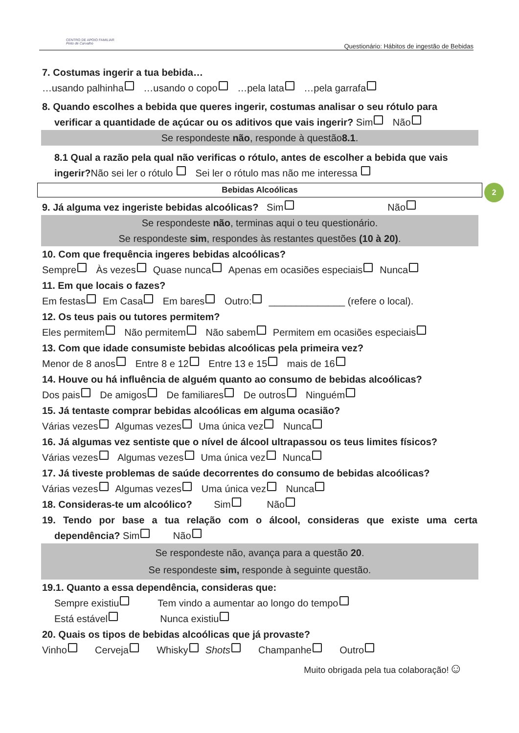CENTRO DE APOIO FAMILIAR
Pinto de Carvalho
Questionário: Hábitos de ingestão de Bebidas
2
7. Costumas ingerir a tua bebida…
…usando palhinha …usando o copo …pela lata …pela garrafa
8. Quando escolhes a bebida que queres ingerir, costumas analisar o seu rótulo para
verificar a quantidade de açúcar ou os aditivos que vais ingerir? Sim Não
Se respondeste não, responde à questão8.1.
8.1 Qual a razão pela qual não verificas o rótulo, antes de escolher a bebida que vais
ingerir?Não sei ler o rótulo Sei ler o rótulo mas não me interessa
Bebidas Alcoólicas
9. Já alguma vez ingeriste bebidas alcoólicas? Sim Não
Se respondeste não, terminas aqui o teu questionário.
Se respondeste sim, respondes às restantes questões (10 à 20).
10. Com que frequência ingeres bebidas alcoólicas?
Sempre Às vezes Quase nunca Apenas em ocasiões especiais Nunca
11. Em que locais o fazes?
Em festas Em Casa Em bares Outro: ______________ (refere o local).
12. Os teus pais ou tutores permitem?
Eles permitem Não permitem Não sabem Permitem em ocasiões especiais
13. Com que idade consumiste bebidas alcoólicas pela primeira vez?
Menor de 8 anos Entre 8 e 12 Entre 13 e 15 mais de 16
14. Houve ou há influência de alguém quanto ao consumo de bebidas alcoólicas?
Dos pais De amigos De familiares De outros Ninguém
15. Já tentaste comprar bebidas alcoólicas em alguma ocasião?
Várias vezes Algumas vezes Uma única vez Nunca
16. Já algumas vez sentiste que o nível de álcool ultrapassou os teus limites físicos?
Várias vezes Algumas vezes Uma única vez Nunca
17. Já tiveste problemas de saúde decorrentes do consumo de bebidas alcoólicas?
Várias vezes Algumas vezes Uma única vez Nunca
18. Consideras-te um alcoólico? Sim Não
19. Tendo por base a tua relação com o álcool, consideras que existe uma certa
dependência? Sim Não
Se respondeste não, avança para a questão 20.
Se respondeste sim, responde à seguinte questão.
19.1. Quanto a essa dependência, consideras que:
Sempre existiu Tem vindo a aumentar ao longo do tempo
Está estável Nunca existiu
20. Quais os tipos de bebidas alcoólicas que já provaste?
Vinho Cerveja Whisky Shots Champanhe Outro
Muito obrigada pela tua colaboração!☺